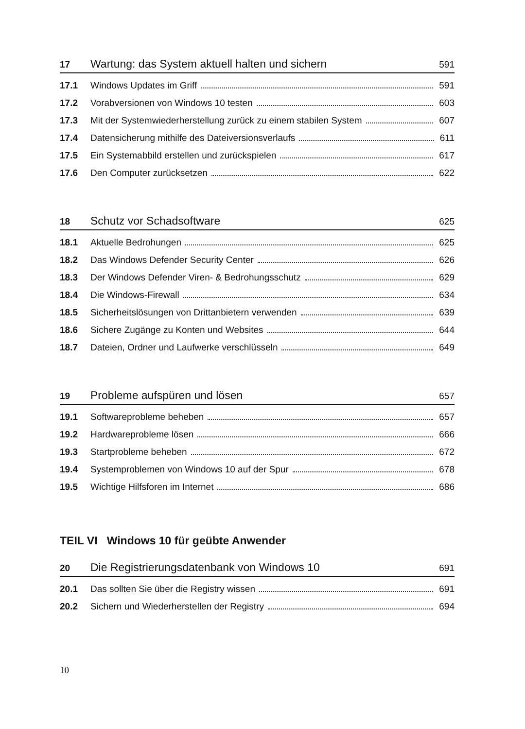17 Wartung: das System aktuell halten und sichern 591
17.1 Windows Updates im Griff 591
17.2 Vorabversionen von Windows 10 testen 603
17.3 Mit der Systemwiederherstellung zurück zu einem stabilen System 607
17.4 Datensicherung mithilfe des Dateiversionsverlaufs 611
17.5 Ein Systemabbild erstellen und zurückspielen 617
17.6 Den Computer zurücksetzen 622
18 Schutz vor Schadsoftware 625
18.1 Aktuelle Bedrohungen 625
18.2 Das Windows Defender Security Center 626
18.3 Der Windows Defender Viren- & Bedrohungsschutz 629
18.4 Die Windows-Firewall 634
18.5 Sicherheitslösungen von Drittanbietern verwenden 639
18.6 Sichere Zugänge zu Konten und Websites 644
18.7 Dateien, Ordner und Laufwerke verschlüsseln 649
19 Probleme aufspüren und lösen 657
19.1 Softwareprobleme beheben 657
19.2 Hardwareprobleme lösen 666
19.3 Startprobleme beheben 672
19.4 Systemproblemen von Windows 10 auf der Spur 678
19.5 Wichtige Hilfsforen im Internet 686
TEIL VI Windows 10 für geübte Anwender
20 Die Registrierungsdatenbank von Windows 10 691
20.1 Das sollten Sie über die Registry wissen 691
20.2 Sichern und Wiederherstellen der Registry 694
10